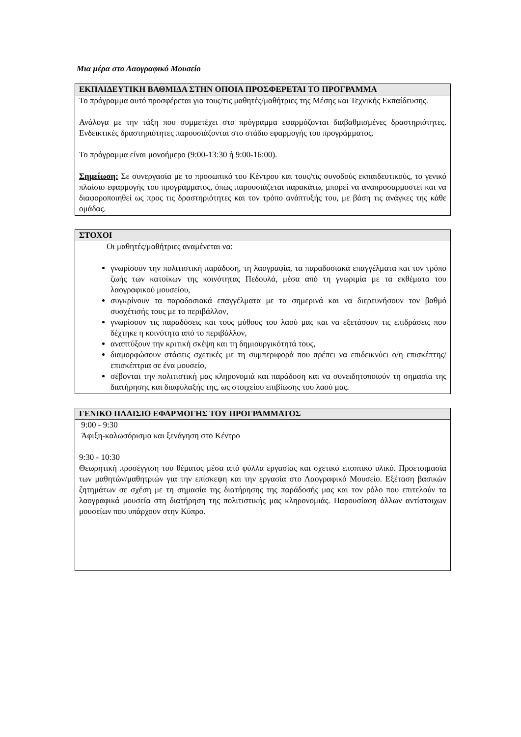Μια μέρα στο Λαογραφικό Μουσείο
| ΕΚΠΑΙΔΕΥΤΙΚΗ ΒΑΘΜΙΔΑ ΣΤΗΝ ΟΠΟΙΑ ΠΡΟΣΦΕΡΕΤΑΙ ΤΟ ΠΡΟΓΡΑΜΜΑ |
| --- |
| Το πρόγραμμα αυτό προσφέρεται για τους/τις μαθητές/μαθήτριες της Μέσης και Τεχνικής Εκπαίδευσης. Ανάλογα με την τάξη που συμμετέχει στο πρόγραμμα εφαρμόζονται διαβαθμισμένες δραστηριότητες. Ενδεικτικές δραστηριότητες παρουσιάζονται στο στάδιο εφαρμογής του προγράμματος. Το πρόγραμμα είναι μονοήμερο (9:00-13:30 ή 9:00-16:00). Σημείωση: Σε συνεργασία με το προσωπικό του Κέντρου και τους/τις συνοδούς εκπαιδευτικούς, το γενικό πλαίσιο εφαρμογής του προγράμματος, όπως παρουσιάζεται παρακάτω, μπορεί να αναπροσαρμοστεί και να διαφοροποιηθεί ως προς τις δραστηριότητες και τον τρόπο ανάπτυξής του, με βάση τις ανάγκες της κάθε ομάδας. |
| ΣΤΟΧΟΙ |
| --- |
| Οι μαθητές/μαθήτριες αναμένεται να: γνωρίσουν την πολιτιστική παράδοση, τη λαογραφία, τα παραδοσιακά επαγγέλματα και τον τρόπο ζωής των κατοίκων της κοινότητας Πεδουλά, μέσα από τη γνωριμία με τα εκθέματα του λαογραφικού μουσείου, συγκρίνουν τα παραδοσιακά επαγγέλματα με τα σημερινά και να διερευνήσουν τον βαθμό συσχέτισής τους με το περιβάλλον, γνωρίσουν τις παραδόσεις και τους μύθους του λαού μας και να εξετάσουν τις επιδράσεις που δέχτηκε η κοινότητα από το περιβάλλον, αναπτύξουν την κριτική σκέψη και τη δημιουργικότητά τους, διαμορφώσουν στάσεις σχετικές με τη συμπεριφορά που πρέπει να επιδεικνύει ο/η επισκέπτης/επισκέπτρια σε ένα μουσείο, σέβονται την πολιτιστική μας κληρονομιά και παράδοση και να συνειδητοποιούν τη σημασία της διατήρησης και διαφύλαξής της, ως στοιχείου επιβίωσης του λαού μας. |
| ΓΕΝΙΚΟ ΠΛΑΙΣΙΟ ΕΦΑΡΜΟΓΗΣ ΤΟΥ ΠΡΟΓΡΑΜΜΑΤΟΣ |
| --- |
| 9:00 - 9:30 Άφιξη-καλωσόρισμα και ξενάγηση στο Κέντρο 9:30 - 10:30 Θεωρητική προσέγγιση του θέματος μέσα από φύλλα εργασίας και σχετικό εποπτικό υλικό. Προετοιμασία των μαθητών/μαθητριών για την επίσκεψη και την εργασία στο Λαογραφικό Μουσείο. Εξέταση βασικών ζητημάτων σε σχέση με τη σημασία της διατήρησης της παράδοσής μας και τον ρόλο που επιτελούν τα λαογραφικά μουσεία στη διατήρηση της πολιτιστικής μας κληρονομιάς. Παρουσίαση άλλων αντίστοιχων μουσείων που υπάρχουν στην Κύπρο. |